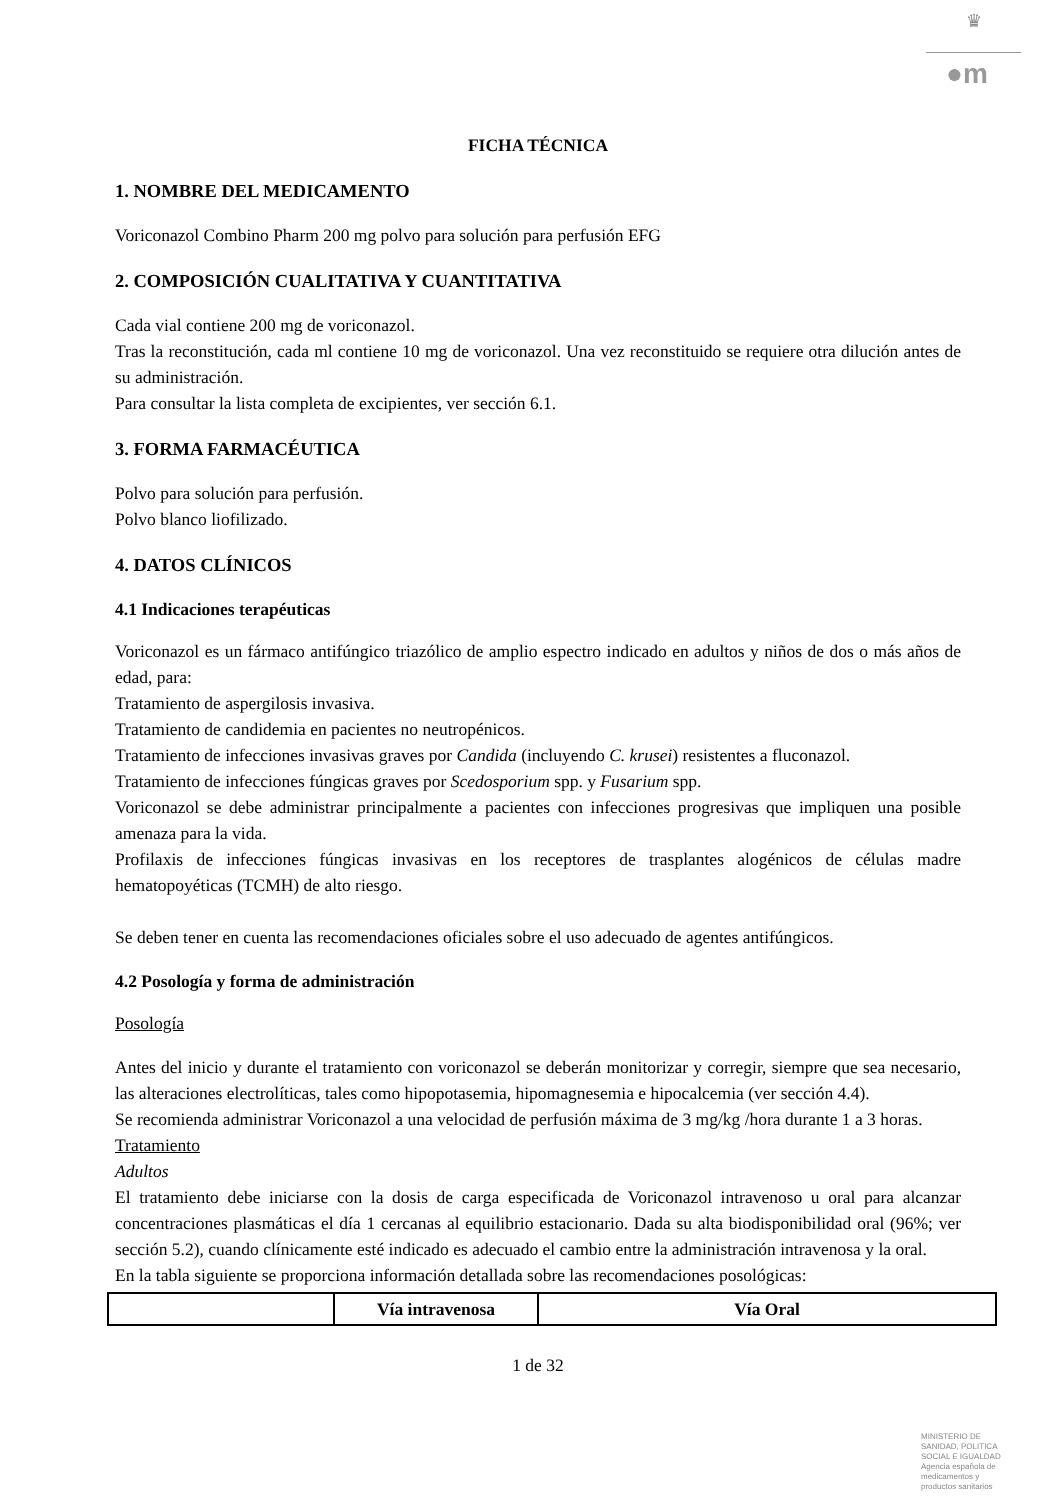♛
●m
FICHA TÉCNICA
1. NOMBRE DEL MEDICAMENTO
Voriconazol Combino Pharm 200 mg polvo para solución para perfusión EFG
2. COMPOSICIÓN CUALITATIVA Y CUANTITATIVA
Cada vial contiene 200 mg de voriconazol.
Tras la reconstitución, cada ml contiene 10 mg de voriconazol. Una vez reconstituido se requiere otra dilución antes de su administración.
Para consultar la lista completa de excipientes, ver sección 6.1.
3. FORMA FARMACÉUTICA
Polvo para solución para perfusión.
Polvo blanco liofilizado.
4. DATOS CLÍNICOS
4.1 Indicaciones terapéuticas
Voriconazol es un fármaco antifúngico triazólico de amplio espectro indicado en adultos y niños de dos o más años de edad, para:
Tratamiento de aspergilosis invasiva.
Tratamiento de candidemia en pacientes no neutropénicos.
Tratamiento de infecciones invasivas graves por Candida (incluyendo C. krusei) resistentes a fluconazol.
Tratamiento de infecciones fúngicas graves por Scedosporium spp. y Fusarium spp.
Voriconazol se debe administrar principalmente a pacientes con infecciones progresivas que impliquen una posible amenaza para la vida.
Profilaxis de infecciones fúngicas invasivas en los receptores de trasplantes alogénicos de células madre hematopoyéticas (TCMH) de alto riesgo.
Se deben tener en cuenta las recomendaciones oficiales sobre el uso adecuado de agentes antifúngicos.
4.2 Posología y forma de administración
Posología
Antes del inicio y durante el tratamiento con voriconazol se deberán monitorizar y corregir, siempre que sea necesario, las alteraciones electrolíticas, tales como hipopotasemia, hipomagnesemia e hipocalcemia (ver sección 4.4).
Se recomienda administrar Voriconazol a una velocidad de perfusión máxima de 3 mg/kg /hora durante 1 a 3 horas.
Tratamiento
Adultos
El tratamiento debe iniciarse con la dosis de carga especificada de Voriconazol intravenoso u oral para alcanzar concentraciones plasmáticas el día 1 cercanas al equilibrio estacionario. Dada su alta biodisponibilidad oral (96%; ver sección 5.2), cuando clínicamente esté indicado es adecuado el cambio entre la administración intravenosa y la oral.
En la tabla siguiente se proporciona información detallada sobre las recomendaciones posológicas:
| | Vía intravenosa | Vía Oral |
| --- | --- | --- |
1 de 32
MINISTERIO DE
SANIDAD, POLITICA
SOCIAL E IGUALDAD
Agencia española de
medicamentos y
productos sanitarios